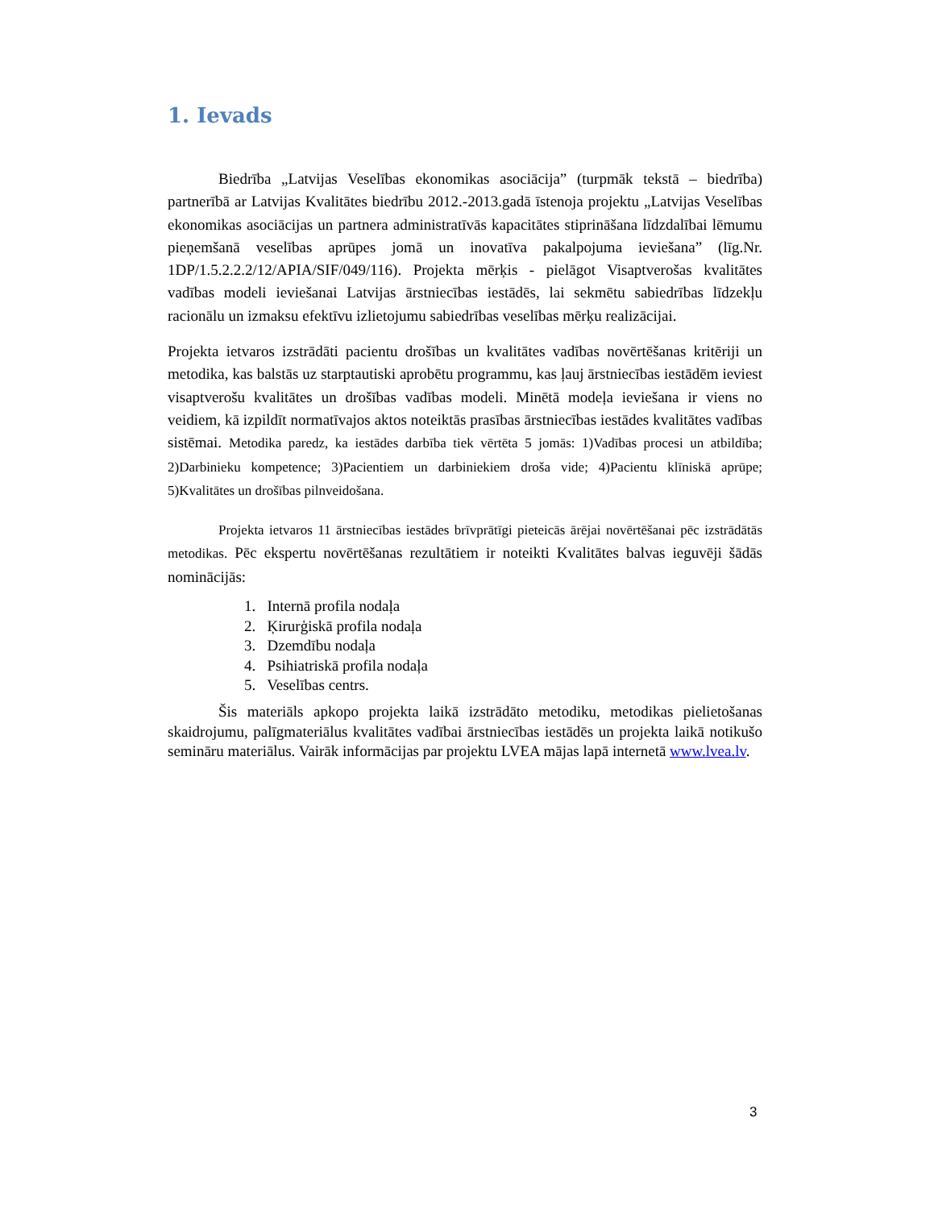1. Ievads
Biedrība „Latvijas Veselības ekonomikas asociācija” (turpmāk tekstā – biedrība) partnerībā ar Latvijas Kvalitātes biedrību 2012.-2013.gadā īstenoja projektu „Latvijas Veselības ekonomikas asociācijas un partnera administratīvās kapacitātes stiprināšana līdzdalībai lēmumu pieņemšanā veselības aprūpes jomā un inovatīva pakalpojuma ieviešana” (līg.Nr. 1DP/1.5.2.2.2/12/APIA/SIF/049/116). Projekta mērķis - pielāgot Visaptverošas kvalitātes vadības modeli ieviešanai Latvijas ārstniecības iestādēs, lai sekmētu sabiedrības līdzekļu racionālu un izmaksu efektīvu izlietojumu sabiedrības veselības mērķu realizācijai.
Projekta ietvaros izstrādāti pacientu drošības un kvalitātes vadības novērtēšanas kritēriji un metodika, kas balstās uz starptautiski aprobētu programmu, kas ļauj ārstniecības iestādēm ieviest visaptverošu kvalitātes un drošības vadības modeli. Minētā modeļa ieviešana ir viens no veidiem, kā izpildīt normatīvajos aktos noteiktās prasības ārstniecības iestādes kvalitātes vadības sistēmai. Metodika paredz, ka iestādes darbība tiek vērtēta 5 jomās: 1)Vadības procesi un atbildība; 2)Darbinieku kompetence; 3)Pacientiem un darbiniekiem droša vide; 4)Pacientu klīniskā aprūpe; 5)Kvalitātes un drošības pilnveidošana.
Projekta ietvaros 11 ārstniecības iestādes brīvprātīgi pieteicās ārējai novērtēšanai pēc izstrādātās metodikas. Pēc ekspertu novērtēšanas rezultātiem ir noteikti Kvalitātes balvas ieguvēji šādās nominācijās:
1. Internā profila nodaļa
2. Ķirurģiskā profila nodaļa
3. Dzemdību nodaļa
4. Psihiatriskā profila nodaļa
5. Veselības centrs.
Šis materiāls apkopo projekta laikā izstrādāto metodiku, metodikas pielietošanas skaidrojumu, palīgmateriālus kvalitātes vadībai ārstniecības iestādēs un projekta laikā notikušo semināru materiālus. Vairāk informācijas par projektu LVEA mājas lapā internetā www.lvea.lv.
3